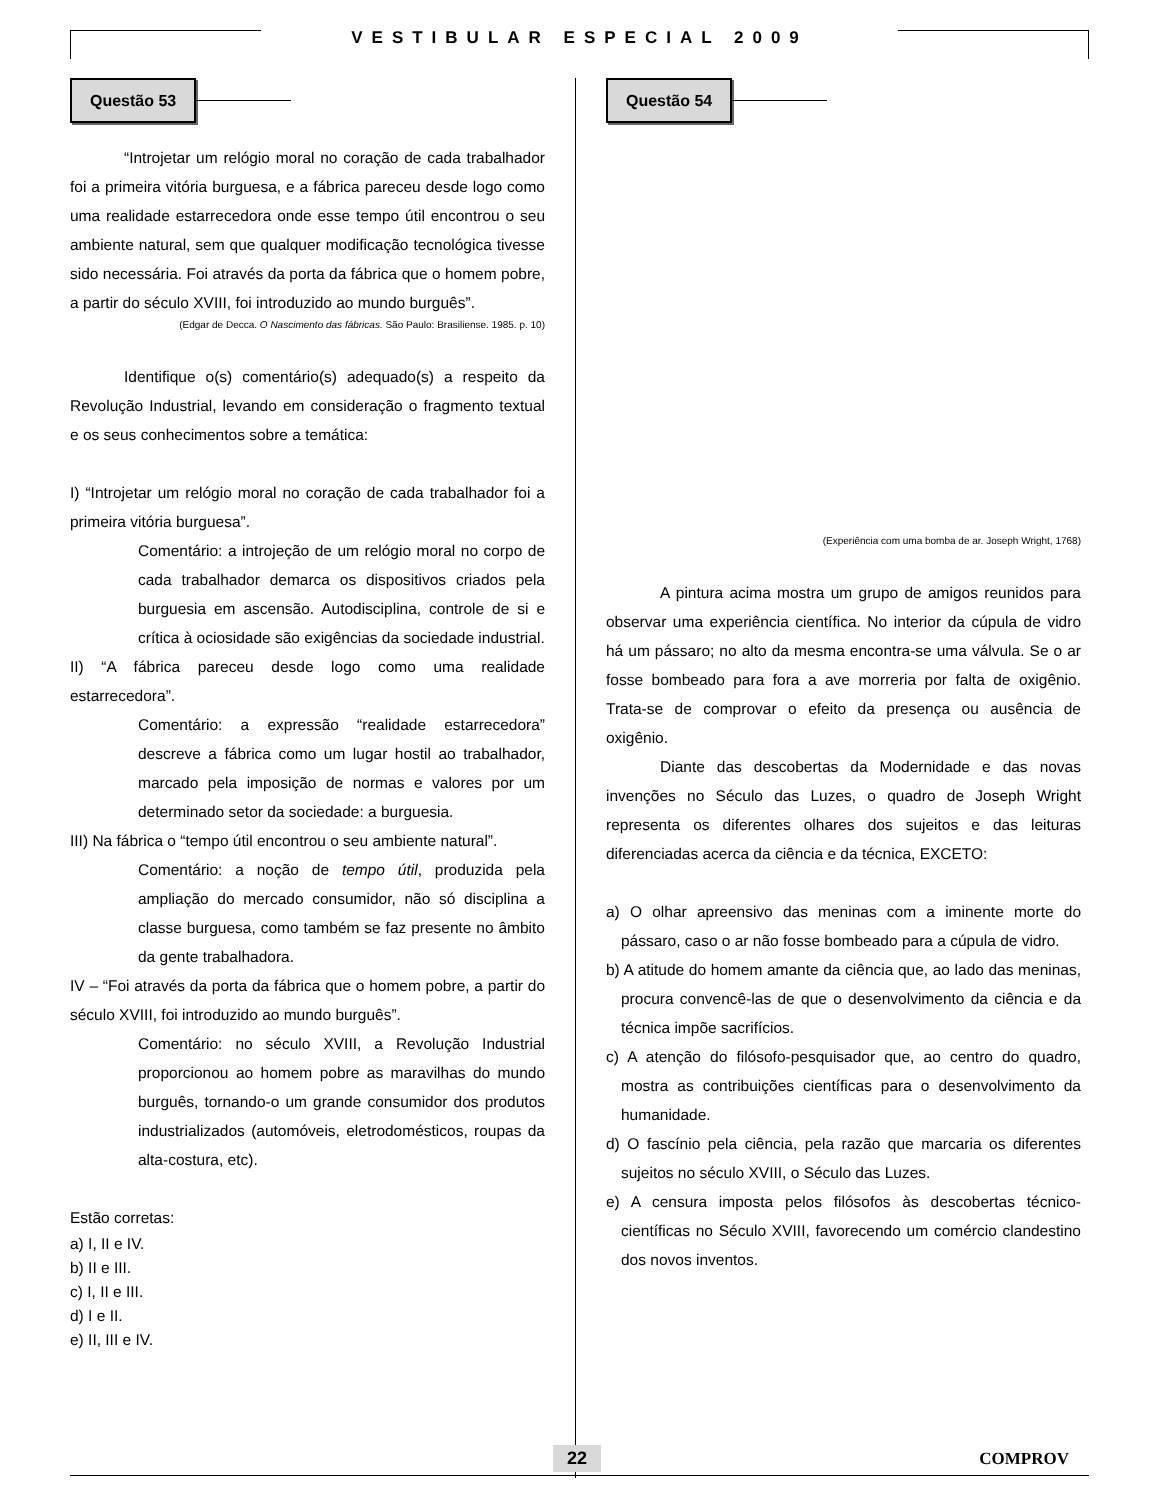VESTIBULAR ESPECIAL 2009
Questão 53
“Introjetar um relógio moral no coração de cada trabalhador foi a primeira vitória burguesa, e a fábrica pareceu desde logo como uma realidade estarrecedora onde esse tempo útil encontrou o seu ambiente natural, sem que qualquer modificação tecnológica tivesse sido necessária. Foi através da porta da fábrica que o homem pobre, a partir do século XVIII, foi introduzido ao mundo burguês”.
(Edgar de Decca. O Nascimento das fábricas. São Paulo: Brasiliense. 1985. p. 10)
Identifique o(s) comentário(s) adequado(s) a respeito da Revolução Industrial, levando em consideração o fragmento textual e os seus conhecimentos sobre a temática:
I) “Introjetar um relógio moral no coração de cada trabalhador foi a primeira vitória burguesa”.
Comentário: a introjeção de um relógio moral no corpo de cada trabalhador demarca os dispositivos criados pela burguesia em ascensão. Autodisciplina, controle de si e crítica à ociosidade são exigências da sociedade industrial.
II) “A fábrica pareceu desde logo como uma realidade estarrecedora”.
Comentário: a expressão “realidade estarrecedora” descreve a fábrica como um lugar hostil ao trabalhador, marcado pela imposição de normas e valores por um determinado setor da sociedade: a burguesia.
III) Na fábrica o “tempo útil encontrou o seu ambiente natural”.
Comentário: a noção de tempo útil, produzida pela ampliação do mercado consumidor, não só disciplina a classe burguesa, como também se faz presente no âmbito da gente trabalhadora.
IV – “Foi através da porta da fábrica que o homem pobre, a partir do século XVIII, foi introduzido ao mundo burguês”.
Comentário: no século XVIII, a Revolução Industrial proporcionou ao homem pobre as maravilhas do mundo burguês, tornando-o um grande consumidor dos produtos industrializados (automóveis, eletrodomésticos, roupas da alta-costura, etc).
Estão corretas:
a) I, II e IV.
b) II e III.
c) I, II e III.
d) I e II.
e) II, III e IV.
Questão 54
(Experiência com uma bomba de ar. Joseph Wright, 1768)
A pintura acima mostra um grupo de amigos reunidos para observar uma experiência científica. No interior da cúpula de vidro há um pássaro; no alto da mesma encontra-se uma válvula. Se o ar fosse bombeado para fora a ave morreria por falta de oxigênio. Trata-se de comprovar o efeito da presença ou ausência de oxigênio.
Diante das descobertas da Modernidade e das novas invenções no Século das Luzes, o quadro de Joseph Wright representa os diferentes olhares dos sujeitos e das leituras diferenciadas acerca da ciência e da técnica, EXCETO:
a) O olhar apreensivo das meninas com a iminente morte do pássaro, caso o ar não fosse bombeado para a cúpula de vidro.
b) A atitude do homem amante da ciência que, ao lado das meninas, procura convencê-las de que o desenvolvimento da ciência e da técnica impõe sacrifícios.
c) A atenção do filósofo-pesquisador que, ao centro do quadro, mostra as contribuições científicas para o desenvolvimento da humanidade.
d) O fascínio pela ciência, pela razão que marcaria os diferentes sujeitos no século XVIII, o Século das Luzes.
e) A censura imposta pelos filósofos às descobertas técnico-científicas no Século XVIII, favorecendo um comércio clandestino dos novos inventos.
22 COMPROV